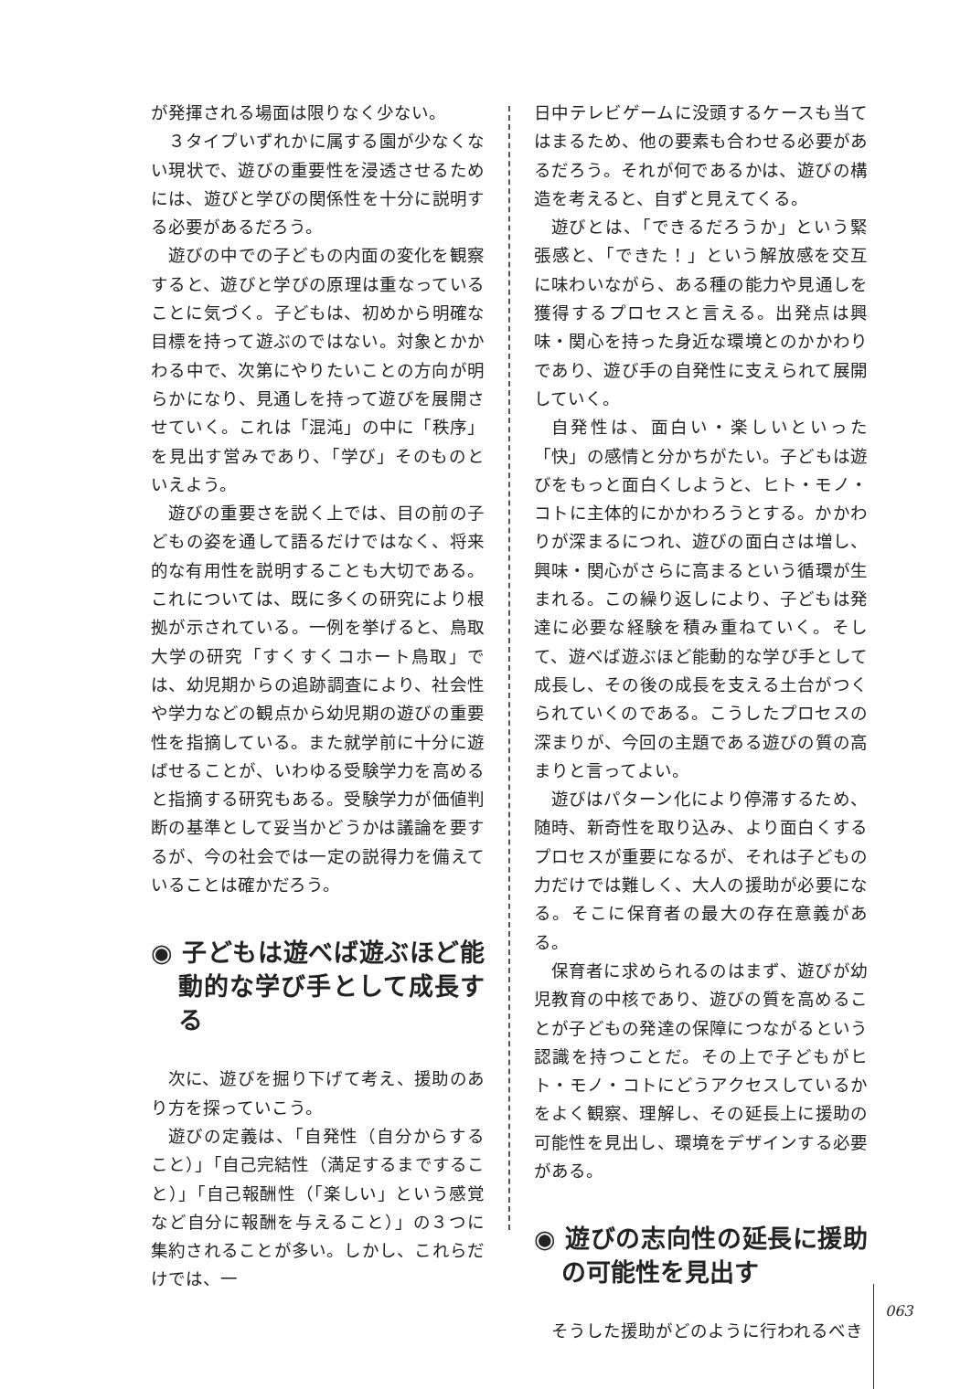が発揮される場面は限りなく少ない。
３タイプいずれかに属する園が少なくない現状で、遊びの重要性を浸透させるためには、遊びと学びの関係性を十分に説明する必要があるだろう。
遊びの中での子どもの内面の変化を観察すると、遊びと学びの原理は重なっていることに気づく。子どもは、初めから明確な目標を持って遊ぶのではない。対象とかかわる中で、次第にやりたいことの方向が明らかになり、見通しを持って遊びを展開させていく。これは「混沌」の中に「秩序」を見出す営みであり、「学び」そのものといえよう。
遊びの重要さを説く上では、目の前の子どもの姿を通して語るだけではなく、将来的な有用性を説明することも大切である。これについては、既に多くの研究により根拠が示されている。一例を挙げると、鳥取大学の研究「すくすくコホート鳥取」では、幼児期からの追跡調査により、社会性や学力などの観点から幼児期の遊びの重要性を指摘している。また就学前に十分に遊ばせることが、いわゆる受験学力を高めると指摘する研究もある。受験学力が価値判断の基準として妥当かどうかは議論を要するが、今の社会では一定の説得力を備えていることは確かだろう。
◉ 子どもは遊べば遊ぶほど能動的な学び手として成長する
次に、遊びを掘り下げて考え、援助のあり方を探っていこう。
遊びの定義は、「自発性（自分からすること）」「自己完結性（満足するまですること）」「自己報酬性（「楽しい」という感覚など自分に報酬を与えること）」の３つに集約されることが多い。しかし、これらだけでは、一
日中テレビゲームに没頭するケースも当てはまるため、他の要素も合わせる必要があるだろう。それが何であるかは、遊びの構造を考えると、自ずと見えてくる。
遊びとは、「できるだろうか」という緊張感と、「できた！」という解放感を交互に味わいながら、ある種の能力や見通しを獲得するプロセスと言える。出発点は興味・関心を持った身近な環境とのかかわりであり、遊び手の自発性に支えられて展開していく。
自発性は、面白い・楽しいといった「快」の感情と分かちがたい。子どもは遊びをもっと面白くしようと、ヒト・モノ・コトに主体的にかかわろうとする。かかわりが深まるにつれ、遊びの面白さは増し、興味・関心がさらに高まるという循環が生まれる。この繰り返しにより、子どもは発達に必要な経験を積み重ねていく。そして、遊べば遊ぶほど能動的な学び手として成長し、その後の成長を支える土台がつくられていくのである。こうしたプロセスの深まりが、今回の主題である遊びの質の高まりと言ってよい。
遊びはパターン化により停滞するため、随時、新奇性を取り込み、より面白くするプロセスが重要になるが、それは子どもの力だけでは難しく、大人の援助が必要になる。そこに保育者の最大の存在意義がある。
保育者に求められるのはまず、遊びが幼児教育の中核であり、遊びの質を高めることが子どもの発達の保障につながるという認識を持つことだ。その上で子どもがヒト・モノ・コトにどうアクセスしているかをよく観察、理解し、その延長上に援助の可能性を見出し、環境をデザインする必要がある。
◉ 遊びの志向性の延長に援助の可能性を見出す
そうした援助がどのように行われるべき
063